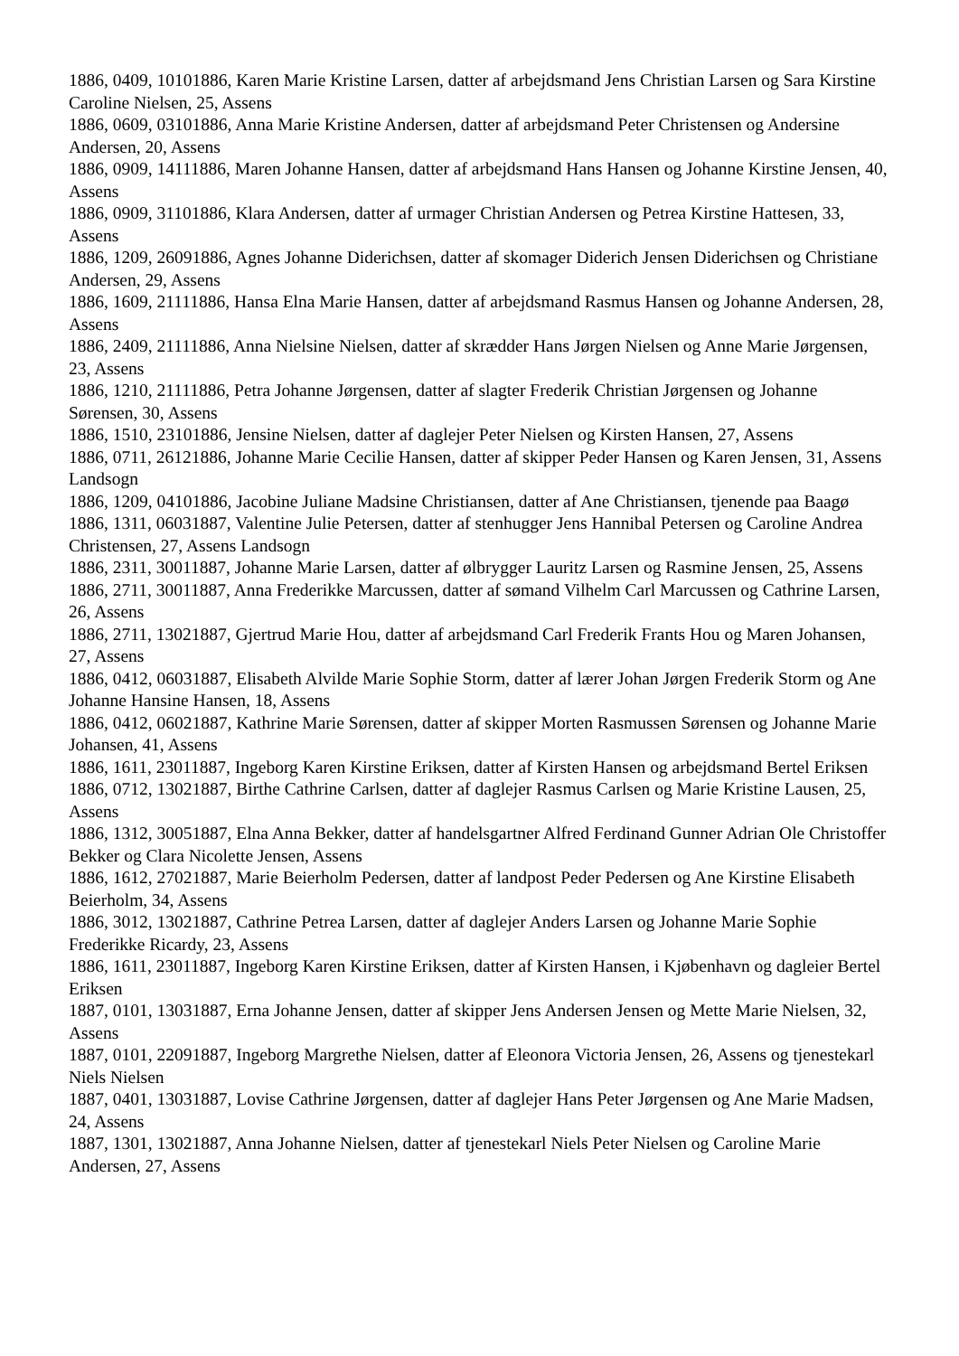1886, 0409, 10101886, Karen Marie Kristine Larsen, datter af arbejdsmand Jens Christian Larsen og Sara Kirstine Caroline Nielsen, 25, Assens
1886, 0609, 03101886, Anna Marie Kristine Andersen, datter af arbejdsmand Peter Christensen og Andersine Andersen, 20, Assens
1886, 0909, 14111886, Maren Johanne Hansen, datter af arbejdsmand Hans Hansen og Johanne Kirstine Jensen, 40, Assens
1886, 0909, 31101886, Klara Andersen, datter af urmager Christian Andersen og Petrea Kirstine Hattesen, 33, Assens
1886, 1209, 26091886, Agnes Johanne Diderichsen, datter af skomager Diderich Jensen Diderichsen og Christiane Andersen, 29, Assens
1886, 1609, 21111886, Hansa Elna Marie Hansen, datter af arbejdsmand Rasmus Hansen og Johanne Andersen, 28, Assens
1886, 2409, 21111886, Anna Nielsine Nielsen, datter af skrædder Hans Jørgen Nielsen og Anne Marie Jørgensen, 23, Assens
1886, 1210, 21111886, Petra Johanne Jørgensen, datter af slagter Frederik Christian Jørgensen og Johanne Sørensen, 30, Assens
1886, 1510, 23101886, Jensine Nielsen, datter af daglejer Peter Nielsen og Kirsten Hansen, 27, Assens
1886, 0711, 26121886, Johanne Marie Cecilie Hansen, datter af skipper Peder Hansen og Karen Jensen, 31, Assens Landsogn
1886, 1209, 04101886, Jacobine Juliane Madsine Christiansen, datter af Ane Christiansen, tjenende paa Baagø
1886, 1311, 06031887, Valentine Julie Petersen, datter af stenhugger Jens Hannibal Petersen og Caroline Andrea Christensen, 27, Assens Landsogn
1886, 2311, 30011887, Johanne Marie Larsen, datter af ølbrygger Lauritz Larsen og Rasmine Jensen, 25, Assens
1886, 2711, 30011887, Anna Frederikke Marcussen, datter af sømand Vilhelm Carl Marcussen og Cathrine Larsen, 26, Assens
1886, 2711, 13021887, Gjertrud Marie Hou, datter af arbejdsmand Carl Frederik Frants Hou og Maren Johansen, 27, Assens
1886, 0412, 06031887, Elisabeth Alvilde Marie Sophie Storm, datter af lærer Johan Jørgen Frederik Storm og Ane Johanne Hansine Hansen, 18, Assens
1886, 0412, 06021887, Kathrine Marie Sørensen, datter af skipper Morten Rasmussen Sørensen og Johanne Marie Johansen, 41, Assens
1886, 1611, 23011887, Ingeborg Karen Kirstine Eriksen, datter af Kirsten Hansen og arbejdsmand Bertel Eriksen
1886, 0712, 13021887, Birthe Cathrine Carlsen, datter af daglejer Rasmus Carlsen og Marie Kristine Lausen, 25, Assens
1886, 1312, 30051887, Elna Anna Bekker, datter af handelsgartner Alfred Ferdinand Gunner Adrian Ole Christoffer Bekker og Clara Nicolette Jensen, Assens
1886, 1612, 27021887, Marie Beierholm Pedersen, datter af landpost Peder Pedersen og Ane Kirstine Elisabeth Beierholm, 34, Assens
1886, 3012, 13021887, Cathrine Petrea Larsen, datter af daglejer Anders Larsen og Johanne Marie Sophie Frederikke Ricardy, 23, Assens
1886, 1611, 23011887, Ingeborg Karen Kirstine Eriksen, datter af Kirsten Hansen, i Kjøbenhavn og dagleier Bertel Eriksen
1887, 0101, 13031887, Erna Johanne Jensen, datter af skipper Jens Andersen Jensen og Mette Marie Nielsen, 32, Assens
1887, 0101, 22091887, Ingeborg Margrethe Nielsen, datter af Eleonora Victoria Jensen, 26, Assens og tjenestekarl Niels Nielsen
1887, 0401, 13031887, Lovise Cathrine Jørgensen, datter af daglejer Hans Peter Jørgensen og Ane Marie Madsen, 24, Assens
1887, 1301, 13021887, Anna Johanne Nielsen, datter af tjenestekarl Niels Peter Nielsen og Caroline Marie Andersen, 27, Assens